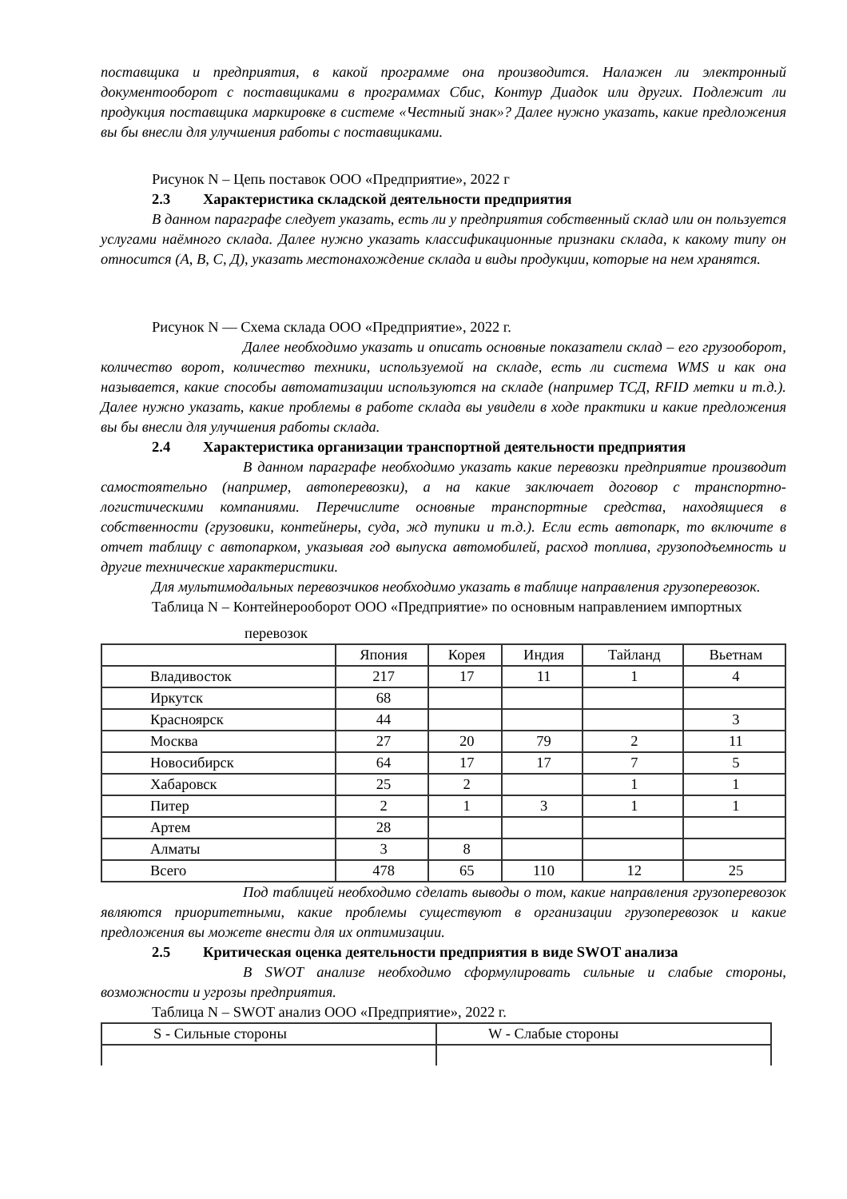поставщика и предприятия, в какой программе она производится. Налажен ли электронный документооборот с поставщиками в программах Сбис, Контур Диадок или других. Подлежит ли продукция поставщика маркировке в системе «Честный знак»? Далее нужно указать, какие предложения вы бы внесли для улучшения работы с поставщиками.
Рисунок N – Цепь поставок ООО «Предприятие», 2022 г
2.3 Характеристика складской деятельности предприятия
В данном параграфе следует указать, есть ли у предприятия собственный склад или он пользуется услугами наёмного склада. Далее нужно указать классификационные признаки склада, к какому типу он относится (А, В, С, Д), указать местонахождение склада и виды продукции, которые на нем хранятся.
Рисунок N — Схема склада ООО «Предприятие», 2022 г.
Далее необходимо указать и описать основные показатели склад – его грузооборот, количество ворот, количество техники, используемой на складе, есть ли система WMS и как она называется, какие способы автоматизации используются на складе (например ТСД, RFID метки и т.д.). Далее нужно указать, какие проблемы в работе склада вы увидели в ходе практики и какие предложения вы бы внесли для улучшения работы склада.
2.4 Характеристика организации транспортной деятельности предприятия
В данном параграфе необходимо указать какие перевозки предприятие производит самостоятельно (например, автоперевозки), а на какие заключает договор с транспортно-логистическими компаниями. Перечислите основные транспортные средства, находящиеся в собственности (грузовики, контейнеры, суда, жд тупики и т.д.). Если есть автопарк, то включите в отчет таблицу с автопарком, указывая год выпуска автомобилей, расход топлива, грузоподъемность и другие технические характеристики.
Для мультимодальных перевозчиков необходимо указать в таблице направления грузоперевозок.
Таблица N – Контейнерооборот ООО «Предприятие» по основным направлением импортных
перевозок
| | Япония | Корея | Индия | Тайланд | Вьетнам |
| Владивосток | 217 | 17 | 11 | 1 | 4 |
| Иркутск | 68 | | | | |
| Красноярск | 44 | | | | 3 |
| Москва | 27 | 20 | 79 | 2 | 11 |
| Новосибирск | 64 | 17 | 17 | 7 | 5 |
| Хабаровск | 25 | 2 | | 1 | 1 |
| Питер | 2 | 1 | 3 | 1 | 1 |
| Артем | 28 | | | | |
| Алматы | 3 | 8 | | | |
| Всего | 478 | 65 | 110 | 12 | 25 |
Под таблицей необходимо сделать выводы о том, какие направления грузоперевозок являются приоритетными, какие проблемы существуют в организации грузоперевозок и какие предложения вы можете внести для их оптимизации.
2.5 Критическая оценка деятельности предприятия в виде SWOT анализа
В SWOT анализе необходимо сформулировать сильные и слабые стороны, возможности и угрозы предприятия.
Таблица N – SWOT анализ ООО «Предприятие», 2022 г.
| S - Сильные стороны | W - Слабые стороны |